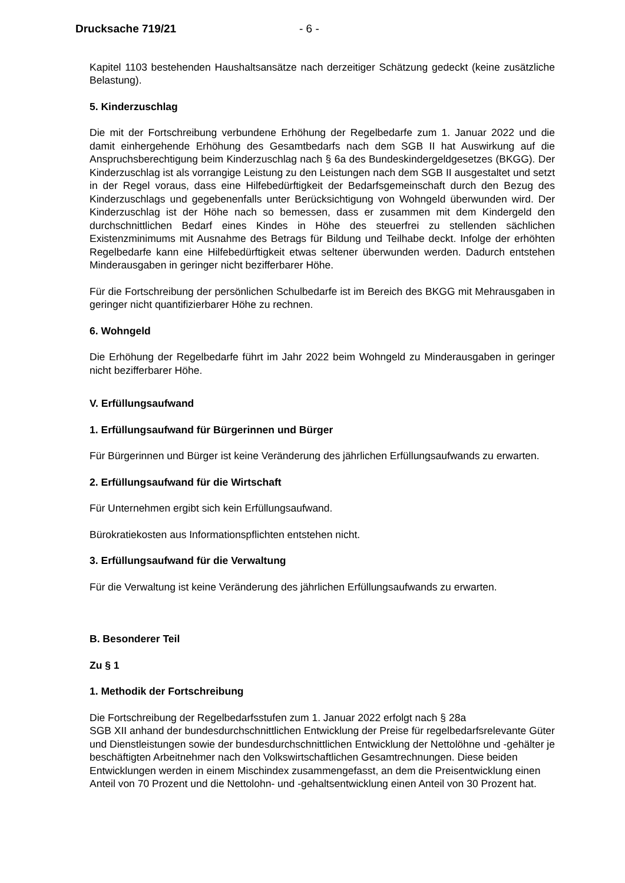Drucksache 719/21 - 6 -
Kapitel 1103 bestehenden Haushaltsansätze nach derzeitiger Schätzung gedeckt (keine zusätzliche Belastung).
5. Kinderzuschlag
Die mit der Fortschreibung verbundene Erhöhung der Regelbedarfe zum 1. Januar 2022 und die damit einhergehende Erhöhung des Gesamtbedarfs nach dem SGB II hat Auswirkung auf die Anspruchsberechtigung beim Kinderzuschlag nach § 6a des Bundeskindergeldgesetzes (BKGG). Der Kinderzuschlag ist als vorrangige Leistung zu den Leistungen nach dem SGB II ausgestaltet und setzt in der Regel voraus, dass eine Hilfebedürftigkeit der Bedarfsgemeinschaft durch den Bezug des Kinderzuschlags und gegebenenfalls unter Berücksichtigung von Wohngeld überwunden wird. Der Kinderzuschlag ist der Höhe nach so bemessen, dass er zusammen mit dem Kindergeld den durchschnittlichen Bedarf eines Kindes in Höhe des steuerfrei zu stellenden sächlichen Existenzminimums mit Ausnahme des Betrags für Bildung und Teilhabe deckt. Infolge der erhöhten Regelbedarfe kann eine Hilfebedürftigkeit etwas seltener überwunden werden. Dadurch entstehen Minderausgaben in geringer nicht bezifferbarer Höhe.
Für die Fortschreibung der persönlichen Schulbedarfe ist im Bereich des BKGG mit Mehrausgaben in geringer nicht quantifizierbarer Höhe zu rechnen.
6. Wohngeld
Die Erhöhung der Regelbedarfe führt im Jahr 2022 beim Wohngeld zu Minderausgaben in geringer nicht bezifferbarer Höhe.
V. Erfüllungsaufwand
1. Erfüllungsaufwand für Bürgerinnen und Bürger
Für Bürgerinnen und Bürger ist keine Veränderung des jährlichen Erfüllungsaufwands zu erwarten.
2. Erfüllungsaufwand für die Wirtschaft
Für Unternehmen ergibt sich kein Erfüllungsaufwand.
Bürokratiekosten aus Informationspflichten entstehen nicht.
3. Erfüllungsaufwand für die Verwaltung
Für die Verwaltung ist keine Veränderung des jährlichen Erfüllungsaufwands zu erwarten.
B. Besonderer Teil
Zu § 1
1. Methodik der Fortschreibung
Die Fortschreibung der Regelbedarfsstufen zum 1. Januar 2022 erfolgt nach § 28a
SGB XII anhand der bundesdurchschnittlichen Entwicklung der Preise für regelbedarfsrelevante Güter und Dienstleistungen sowie der bundesdurchschnittlichen Entwicklung der Nettolöhne und -gehälter je beschäftigten Arbeitnehmer nach den Volkswirtschaftlichen Gesamtrechnungen. Diese beiden Entwicklungen werden in einem Mischindex zusammengefasst, an dem die Preisentwicklung einen Anteil von 70 Prozent und die Nettolohn- und -gehaltsentwicklung einen Anteil von 30 Prozent hat.